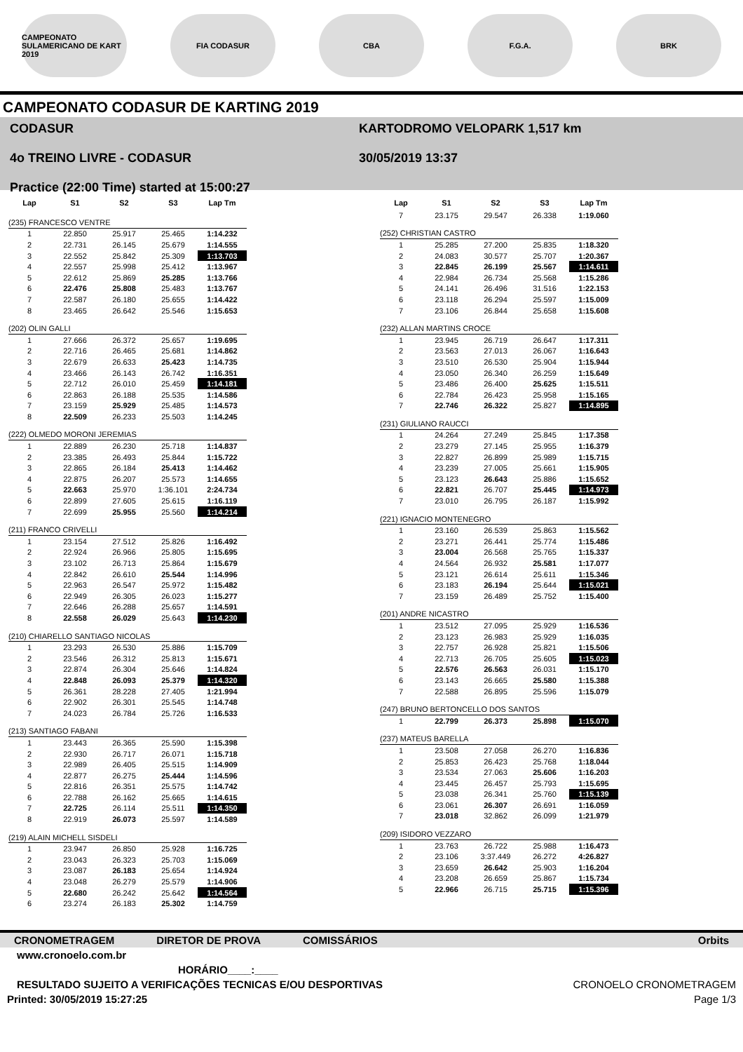CAMPEONATO SULAMERICANO DE KART 2019
FIA CODASUR CBA F.G.A. BRK
CAMPEONATO CODASUR DE KARTING 2019
CODASUR
4o TREINO LIVRE - CODASUR
Practice (22:00 Time) started at 15:00:27
KARTODROMO VELOPARK 1,517 km
30/05/2019 13:37
| Lap | S1 | S2 | S3 | Lap Tm |
| --- | --- | --- | --- | --- |
| (235) FRANCESCO VENTRE | | | | |
| 1 | 22.850 | 25.917 | 25.465 | 1:14.232 |
| 2 | 22.731 | 26.145 | 25.679 | 1:14.555 |
| 3 | 22.552 | 25.842 | 25.309 | 1:13.703 |
| 4 | 22.557 | 25.998 | 25.412 | 1:13.967 |
| 5 | 22.612 | 25.869 | 25.285 | 1:13.766 |
| 6 | 22.476 | 25.808 | 25.483 | 1:13.767 |
| 7 | 22.587 | 26.180 | 25.655 | 1:14.422 |
| 8 | 23.465 | 26.642 | 25.546 | 1:15.653 |
| (202) OLIN GALLI | | | | |
| 1 | 27.666 | 26.372 | 25.657 | 1:19.695 |
| 2 | 22.716 | 26.465 | 25.681 | 1:14.862 |
| 3 | 22.679 | 26.633 | 25.423 | 1:14.735 |
| 4 | 23.466 | 26.143 | 26.742 | 1:16.351 |
| 5 | 22.712 | 26.010 | 25.459 | 1:14.181 |
| 6 | 22.863 | 26.188 | 25.535 | 1:14.586 |
| 7 | 23.159 | 25.929 | 25.485 | 1:14.573 |
| 8 | 22.509 | 26.233 | 25.503 | 1:14.245 |
| (222) OLMEDO MORONI JEREMIAS | | | | |
| 1 | 22.889 | 26.230 | 25.718 | 1:14.837 |
| 2 | 23.385 | 26.493 | 25.844 | 1:15.722 |
| 3 | 22.865 | 26.184 | 25.413 | 1:14.462 |
| 4 | 22.875 | 26.207 | 25.573 | 1:14.655 |
| 5 | 22.663 | 25.970 | 1:36.101 | 2:24.734 |
| 6 | 22.899 | 27.605 | 25.615 | 1:16.119 |
| 7 | 22.699 | 25.955 | 25.560 | 1:14.214 |
| (211) FRANCO CRIVELLI | | | | |
| 1 | 23.154 | 27.512 | 25.826 | 1:16.492 |
| 2 | 22.924 | 26.966 | 25.805 | 1:15.695 |
| 3 | 23.102 | 26.713 | 25.864 | 1:15.679 |
| 4 | 22.842 | 26.610 | 25.544 | 1:14.996 |
| 5 | 22.963 | 26.547 | 25.972 | 1:15.482 |
| 6 | 22.949 | 26.305 | 26.023 | 1:15.277 |
| 7 | 22.646 | 26.288 | 25.657 | 1:14.591 |
| 8 | 22.558 | 26.029 | 25.643 | 1:14.230 |
| (210) CHIARELLO SANTIAGO NICOLAS | | | | |
| 1 | 23.293 | 26.530 | 25.886 | 1:15.709 |
| 2 | 23.546 | 26.312 | 25.813 | 1:15.671 |
| 3 | 22.874 | 26.304 | 25.646 | 1:14.824 |
| 4 | 22.848 | 26.093 | 25.379 | 1:14.320 |
| 5 | 26.361 | 28.228 | 27.405 | 1:21.994 |
| 6 | 22.902 | 26.301 | 25.545 | 1:14.748 |
| 7 | 24.023 | 26.784 | 25.726 | 1:16.533 |
| (213) SANTIAGO FABANI | | | | |
| 1 | 23.443 | 26.365 | 25.590 | 1:15.398 |
| 2 | 22.930 | 26.717 | 26.071 | 1:15.718 |
| 3 | 22.989 | 26.405 | 25.515 | 1:14.909 |
| 4 | 22.877 | 26.275 | 25.444 | 1:14.596 |
| 5 | 22.816 | 26.351 | 25.575 | 1:14.742 |
| 6 | 22.788 | 26.162 | 25.665 | 1:14.615 |
| 7 | 22.725 | 26.114 | 25.511 | 1:14.350 |
| 8 | 22.919 | 26.073 | 25.597 | 1:14.589 |
| (219) ALAIN MICHELL SISDELI | | | | |
| 1 | 23.947 | 26.850 | 25.928 | 1:16.725 |
| 2 | 23.043 | 26.323 | 25.703 | 1:15.069 |
| 3 | 23.087 | 26.183 | 25.654 | 1:14.924 |
| 4 | 23.048 | 26.279 | 25.579 | 1:14.906 |
| 5 | 22.680 | 26.242 | 25.642 | 1:14.564 |
| 6 | 23.274 | 26.183 | 25.302 | 1:14.759 |
| Lap | S1 | S2 | S3 | Lap Tm |
| --- | --- | --- | --- | --- |
| 7 | 23.175 | 29.547 | 26.338 | 1:19.060 |
| (252) CHRISTIAN CASTRO | | | | |
| 1 | 25.285 | 27.200 | 25.835 | 1:18.320 |
| 2 | 24.083 | 30.577 | 25.707 | 1:20.367 |
| 3 | 22.845 | 26.199 | 25.567 | 1:14.611 |
| 4 | 22.984 | 26.734 | 25.568 | 1:15.286 |
| 5 | 24.141 | 26.496 | 31.516 | 1:22.153 |
| 6 | 23.118 | 26.294 | 25.597 | 1:15.009 |
| 7 | 23.106 | 26.844 | 25.658 | 1:15.608 |
| (232) ALLAN MARTINS CROCE | | | | |
| 1 | 23.945 | 26.719 | 26.647 | 1:17.311 |
| 2 | 23.563 | 27.013 | 26.067 | 1:16.643 |
| 3 | 23.510 | 26.530 | 25.904 | 1:15.944 |
| 4 | 23.050 | 26.340 | 26.259 | 1:15.649 |
| 5 | 23.486 | 26.400 | 25.625 | 1:15.511 |
| 6 | 22.784 | 26.423 | 25.958 | 1:15.165 |
| 7 | 22.746 | 26.322 | 25.827 | 1:14.895 |
| (231) GIULIANO RAUCCI | | | | |
| 1 | 24.264 | 27.249 | 25.845 | 1:17.358 |
| 2 | 23.279 | 27.145 | 25.955 | 1:16.379 |
| 3 | 22.827 | 26.899 | 25.989 | 1:15.715 |
| 4 | 23.239 | 27.005 | 25.661 | 1:15.905 |
| 5 | 23.123 | 26.643 | 25.886 | 1:15.652 |
| 6 | 22.821 | 26.707 | 25.445 | 1:14.973 |
| 7 | 23.010 | 26.795 | 26.187 | 1:15.992 |
| (221) IGNACIO MONTENEGRO | | | | |
| 1 | 23.160 | 26.539 | 25.863 | 1:15.562 |
| 2 | 23.271 | 26.441 | 25.774 | 1:15.486 |
| 3 | 23.004 | 26.568 | 25.765 | 1:15.337 |
| 4 | 24.564 | 26.932 | 25.581 | 1:17.077 |
| 5 | 23.121 | 26.614 | 25.611 | 1:15.346 |
| 6 | 23.183 | 26.194 | 25.644 | 1:15.021 |
| 7 | 23.159 | 26.489 | 25.752 | 1:15.400 |
| (201) ANDRE NICASTRO | | | | |
| 1 | 23.512 | 27.095 | 25.929 | 1:16.536 |
| 2 | 23.123 | 26.983 | 25.929 | 1:16.035 |
| 3 | 22.757 | 26.928 | 25.821 | 1:15.506 |
| 4 | 22.713 | 26.705 | 25.605 | 1:15.023 |
| 5 | 22.576 | 26.563 | 26.031 | 1:15.170 |
| 6 | 23.143 | 26.665 | 25.580 | 1:15.388 |
| 7 | 22.588 | 26.895 | 25.596 | 1:15.079 |
| (247) BRUNO BERTONCELLO DOS SANTOS | | | | |
| 1 | 22.799 | 26.373 | 25.898 | 1:15.070 |
| (237) MATEUS BARELLA | | | | |
| 1 | 23.508 | 27.058 | 26.270 | 1:16.836 |
| 2 | 25.853 | 26.423 | 25.768 | 1:18.044 |
| 3 | 23.534 | 27.063 | 25.606 | 1:16.203 |
| 4 | 23.445 | 26.457 | 25.793 | 1:15.695 |
| 5 | 23.038 | 26.341 | 25.760 | 1:15.139 |
| 6 | 23.061 | 26.307 | 26.691 | 1:16.059 |
| 7 | 23.018 | 32.862 | 26.099 | 1:21.979 |
| (209) ISIDORO VEZZARO | | | | |
| 1 | 23.763 | 26.722 | 25.988 | 1:16.473 |
| 2 | 23.106 | 3:37.449 | 26.272 | 4:26.827 |
| 3 | 23.659 | 26.642 | 25.903 | 1:16.204 |
| 4 | 23.208 | 26.659 | 25.867 | 1:15.734 |
| 5 | 22.966 | 26.715 | 25.715 | 1:15.396 |
CRONOMETRAGEM DIRETOR DE PROVA COMISSÁRIOS Orbits
www.cronoelo.com.br
HORÁRIO____:____
RESULTADO SUJEITO A VERIFICAÇÕES TECNICAS E/OU DESPORTIVAS CRONOELO CRONOMETRAGEM
Printed: 30/05/2019 15:27:25 Page 1/3